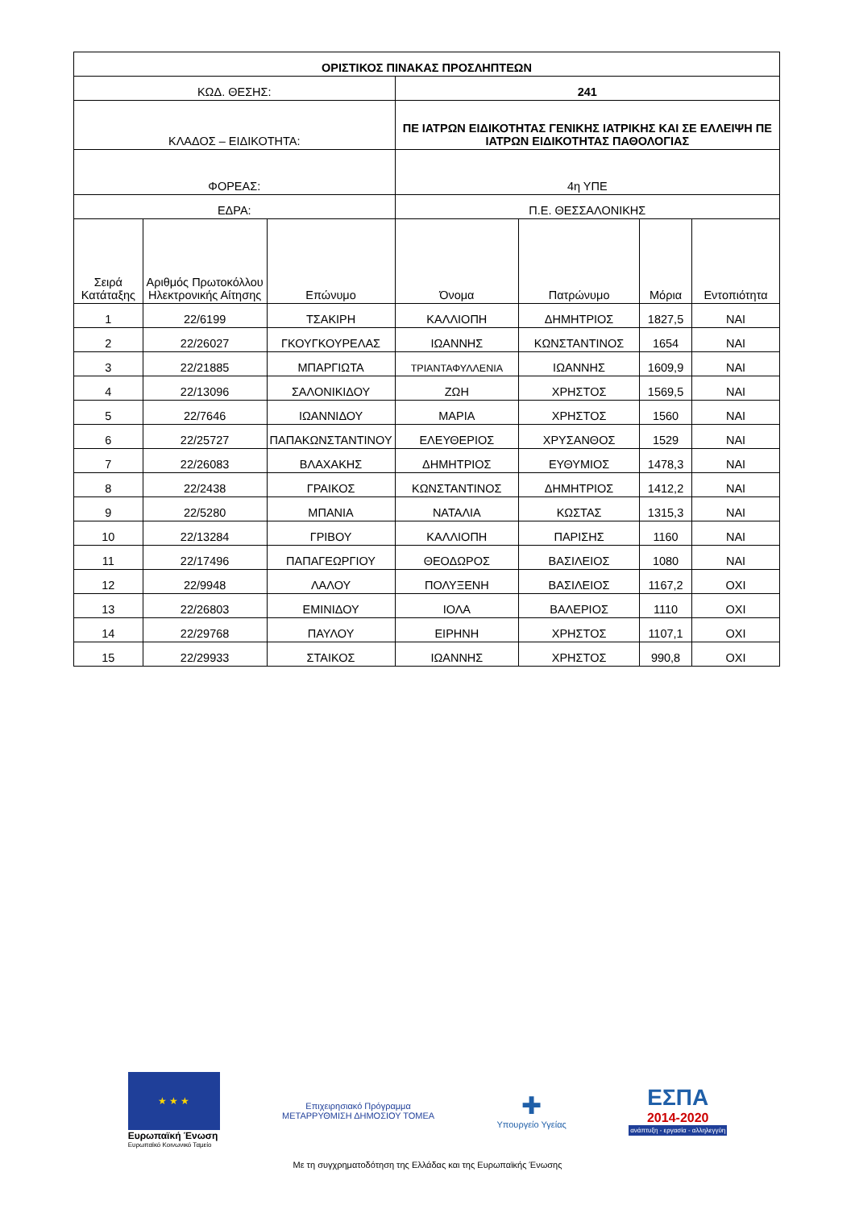| ΟΡΙΣΤΙΚΟΣ ΠΙΝΑΚΑΣ ΠΡΟΣΛΗΠΤΕΩΝ | | | | | | |
| ΚΩΔ. ΘΕΣΗΣ: | | | 241 | | | |
| ΚΛΑΔΟΣ – ΕΙΔΙΚΟΤΗΤΑ: | | | ΠΕ ΙΑΤΡΩΝ ΕΙΔΙΚΟΤΗΤΑΣ ΓΕΝΙΚΗΣ ΙΑΤΡΙΚΗΣ ΚΑΙ ΣΕ ΕΛΛΕΙΨΗ ΠΕ ΙΑΤΡΩΝ ΕΙΔΙΚΟΤΗΤΑΣ ΠΑΘΟΛΟΓΙΑΣ | | | |
| ΦΟΡΕΑΣ: | | | 4η ΥΠΕ | | | |
| ΕΔΡΑ: | | | Π.Ε. ΘΕΣΣΑΛΟΝΙΚΗΣ | | | |
| Σειρά Κατάταξης | Αριθμός Πρωτοκόλλου Ηλεκτρονικής Αίτησης | Επώνυμο | Όνομα | Πατρώνυμο | Μόρια | Εντοπιότητα |
| 1 | 22/6199 | ΤΣΑΚΙΡΗ | ΚΑΛΛΙΟΠΗ | ΔΗΜΗΤΡΙΟΣ | 1827,5 | ΝΑΙ |
| 2 | 22/26027 | ΓΚΟΥΓΚΟΥΡΕΛΑΣ | ΙΩΑΝΝΗΣ | ΚΩΝΣΤΑΝΤΙΝΟΣ | 1654 | ΝΑΙ |
| 3 | 22/21885 | ΜΠΑΡΓΙΩΤΑ | ΤΡΙΑΝΤΑΦΥΛΛΕΝΙΑ | ΙΩΑΝΝΗΣ | 1609,9 | ΝΑΙ |
| 4 | 22/13096 | ΣΑΛΟΝΙΚΙΔΟΥ | ΖΩΗ | ΧΡΗΣΤΟΣ | 1569,5 | ΝΑΙ |
| 5 | 22/7646 | ΙΩΑΝΝΙΔΟΥ | ΜΑΡΙΑ | ΧΡΗΣΤΟΣ | 1560 | ΝΑΙ |
| 6 | 22/25727 | ΠΑΠΑΚΩΝΣΤΑΝΤΙΝΟΥ | ΕΛΕΥΘΕΡΙΟΣ | ΧΡΥΣΑΝΘΟΣ | 1529 | ΝΑΙ |
| 7 | 22/26083 | ΒΛΑΧΑΚΗΣ | ΔΗΜΗΤΡΙΟΣ | ΕΥΘΥΜΙΟΣ | 1478,3 | ΝΑΙ |
| 8 | 22/2438 | ΓΡΑΙΚΟΣ | ΚΩΝΣΤΑΝΤΙΝΟΣ | ΔΗΜΗΤΡΙΟΣ | 1412,2 | ΝΑΙ |
| 9 | 22/5280 | ΜΠΑΝΙΑ | ΝΑΤΑΛΙΑ | ΚΩΣΤΑΣ | 1315,3 | ΝΑΙ |
| 10 | 22/13284 | ΓΡΙΒΟΥ | ΚΑΛΛΙΟΠΗ | ΠΑΡΙΣΗΣ | 1160 | ΝΑΙ |
| 11 | 22/17496 | ΠΑΠΑΓΕΩΡΓΙΟΥ | ΘΕΟΔΩΡΟΣ | ΒΑΣΙΛΕΙΟΣ | 1080 | ΝΑΙ |
| 12 | 22/9948 | ΛΑΛΟΥ | ΠΟΛΥΞΕΝΗ | ΒΑΣΙΛΕΙΟΣ | 1167,2 | ΟΧΙ |
| 13 | 22/26803 | ΕΜΙΝΙΔΟΥ | ΙΟΛΑ | ΒΑΛΕΡΙΟΣ | 1110 | ΟΧΙ |
| 14 | 22/29768 | ΠΑΥΛΟΥ | ΕΙΡΗΝΗ | ΧΡΗΣΤΟΣ | 1107,1 | ΟΧΙ |
| 15 | 22/29933 | ΣΤΑΙΚΟΣ | ΙΩΑΝΝΗΣ | ΧΡΗΣΤΟΣ | 990,8 | ΟΧΙ |
★ ★ ★
Ευρωπαϊκή Ένωση
Ευρωπαϊκό Κοινωνικό Ταμείο
Επιχειρησιακό Πρόγραμμα
ΜΕΤΑΡΡΥΘΜΙΣΗ ΔΗΜΟΣΙΟΥ ΤΟΜΕΑ
✚
Υπουργείο Υγείας
ΕΣΠΑ
2014-2020
ανάπτυξη - εργασία - αλληλεγγύη
Με τη συγχρηματοδότηση της Ελλάδας και της Ευρωπαϊκής Ένωσης